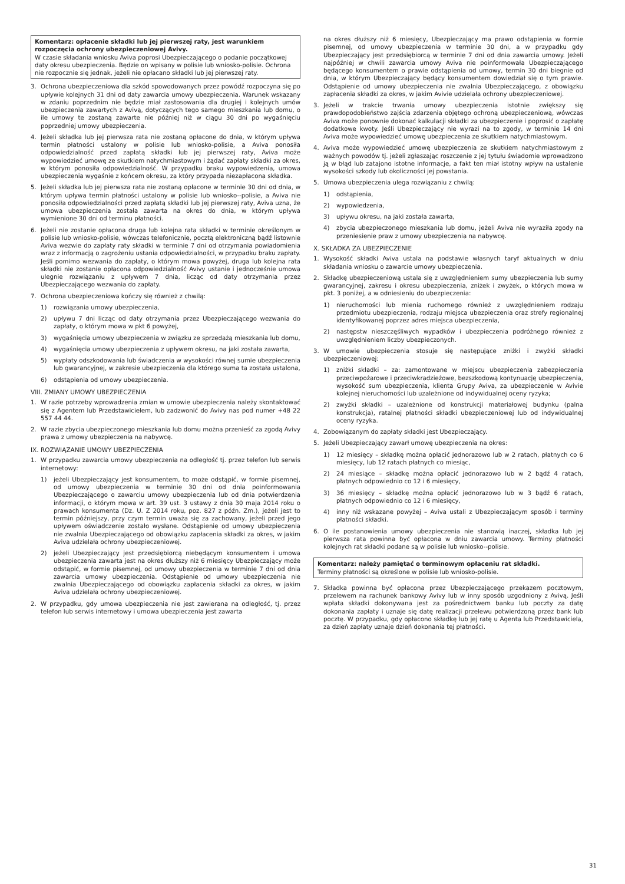Komentarz: opłacenie składki lub jej pierwszej raty, jest warunkiem rozpoczęcia ochrony ubezpieczeniowej Avivy.
W czasie składania wniosku Aviva poprosi Ubezpieczającego o podanie początkowej daty okresu ubezpieczenia. Będzie on wpisany w polisie lub wniosko-polisie. Ochrona nie rozpocznie się jednak, jeżeli nie opłacano składki lub jej pierwszej raty.
3. Ochrona ubezpieczeniowa dla szkód spowodowanych przez powódź rozpoczyna się po upływie kolejnych 31 dni od daty zawarcia umowy ubezpieczenia. Warunek wskazany w zdaniu poprzednim nie będzie miał zastosowania dla drugiej i kolejnych umów ubezpieczenia zawartych z Avivą, dotyczących tego samego mieszkania lub domu, o ile umowy te zostaną zawarte nie później niż w ciągu 30 dni po wygaśnięciu poprzedniej umowy ubezpieczenia.
4. Jeżeli składka lub jej pierwsza rata nie zostaną opłacone do dnia, w którym upływa termin płatności ustalony w polisie lub wniosko-polisie, a Aviva ponosiła odpowiedzialność przed zapłatą składki lub jej pierwszej raty, Aviva może wypowiedzieć umowę ze skutkiem natychmiastowym i żądać zapłaty składki za okres, w którym ponosiła odpowiedzialność. W przypadku braku wypowiedzenia, umowa ubezpieczenia wygaśnie z końcem okresu, za który przypada niezapłacona składka.
5. Jeżeli składka lub jej pierwsza rata nie zostaną opłacone w terminie 30 dni od dnia, w którym upływa termin płatności ustalony w polisie lub wniosko--polisie, a Aviva nie ponosiła odpowiedzialności przed zapłatą składki lub jej pierwszej raty, Aviva uzna, że umowa ubezpieczenia została zawarta na okres do dnia, w którym upływa wymienione 30 dni od terminu płatności.
6. Jeżeli nie zostanie opłacona druga lub kolejna rata składki w terminie określonym w polisie lub wniosko-polisie, wówczas telefonicznie, pocztą elektroniczną bądź listownie Aviva wezwie do zapłaty raty składki w terminie 7 dni od otrzymania powiadomienia wraz z informacją o zagrożeniu ustania odpowiedzialności, w przypadku braku zapłaty. Jeśli pomimo wezwania do zapłaty, o którym mowa powyżej, druga lub kolejna rata składki nie zostanie opłacona odpowiedzialność Avivy ustanie i jednocześnie umowa ulegnie rozwiązaniu z upływem 7 dnia, licząc od daty otrzymania przez Ubezpieczającego wezwania do zapłaty.
7. Ochrona ubezpieczeniowa kończy się również z chwilą:
1) rozwiązania umowy ubezpieczenia,
2) upływu 7 dni licząc od daty otrzymania przez Ubezpieczającego wezwania do zapłaty, o którym mowa w pkt 6 powyżej,
3) wygaśnięcia umowy ubezpieczenia w związku ze sprzedażą mieszkania lub domu,
4) wygaśnięcia umowy ubezpieczenia z upływem okresu, na jaki została zawarta,
5) wypłaty odszkodowania lub świadczenia w wysokości równej sumie ubezpieczenia lub gwarancyjnej, w zakresie ubezpieczenia dla którego suma ta została ustalona,
6) odstąpienia od umowy ubezpieczenia.
VIII. ZMIANY UMOWY UBEZPIECZENIA
1. W razie potrzeby wprowadzenia zmian w umowie ubezpieczenia należy skontaktować się z Agentem lub Przedstawicielem, lub zadzwonić do Avivy nas pod numer +48 22 557 44 44.
2. W razie zbycia ubezpieczonego mieszkania lub domu można przenieść za zgodą Avivy prawa z umowy ubezpieczenia na nabywcę.
IX. ROZWIĄZANIE UMOWY UBEZPIECZENIA
1. W przypadku zawarcia umowy ubezpieczenia na odległość tj. przez telefon lub serwis internetowy:
1) jeżeli Ubezpieczający jest konsumentem, to może odstąpić, w formie pisemnej, od umowy ubezpieczenia w terminie 30 dni od dnia poinformowania Ubezpieczającego o zawarciu umowy ubezpieczenia lub od dnia potwierdzenia informacji, o którym mowa w art. 39 ust. 3 ustawy z dnia 30 maja 2014 roku o prawach konsumenta (Dz. U. Z 2014 roku, poz. 827 z późn. Zm.), jeżeli jest to termin późniejszy, przy czym termin uważa się za zachowany, jeżeli przed jego upływem oświadczenie zostało wysłane. Odstąpienie od umowy ubezpieczenia nie zwalnia Ubezpieczającego od obowiązku zapłacenia składki za okres, w jakim Aviva udzielała ochrony ubezpieczeniowej.
2) jeżeli Ubezpieczający jest przedsiębiorcą niebędącym konsumentem i umowa ubezpieczenia zawarta jest na okres dłuższy niż 6 miesięcy Ubezpieczający może odstąpić, w formie pisemnej, od umowy ubezpieczenia w terminie 7 dni od dnia zawarcia umowy ubezpieczenia. Odstąpienie od umowy ubezpieczenia nie zwalnia Ubezpieczającego od obowiązku zapłacenia składki za okres, w jakim Aviva udzielała ochrony ubezpieczeniowej.
2. W przypadku, gdy umowa ubezpieczenia nie jest zawierana na odległość, tj. przez telefon lub serwis internetowy i umowa ubezpieczenia jest zawarta
na okres dłuższy niż 6 miesięcy, Ubezpieczający ma prawo odstąpienia w formie pisemnej, od umowy ubezpieczenia w terminie 30 dni, a w przypadku gdy Ubezpieczający jest przedsiębiorcą w terminie 7 dni od dnia zawarcia umowy. Jeżeli najpóźniej w chwili zawarcia umowy Aviva nie poinformowała Ubezpieczającego będącego konsumentem o prawie odstąpienia od umowy, termin 30 dni biegnie od dnia, w którym Ubezpieczający będący konsumentem dowiedział się o tym prawie. Odstąpienie od umowy ubezpieczenia nie zwalnia Ubezpieczającego, z obowiązku zapłacenia składki za okres, w jakim Avivie udzielała ochrony ubezpieczeniowej.
3. Jeżeli w trakcie trwania umowy ubezpieczenia istotnie zwiększy się prawdopodobieństwo zajścia zdarzenia objętego ochroną ubezpieczeniową, wówczas Aviva może ponownie dokonać kalkulacji składki za ubezpieczenie i poprosić o zapłatę dodatkowe kwoty. Jeśli Ubezpieczający nie wyrazi na to zgody, w terminie 14 dni Aviva może wypowiedzieć umowę ubezpieczenia ze skutkiem natychmiastowym.
4. Aviva może wypowiedzieć umowę ubezpieczenia ze skutkiem natychmiastowym z ważnych powodów tj. jeżeli zgłaszając roszczenie z jej tytułu świadomie wprowadzono ją w błąd lub zatajono istotne informacje, a fakt ten miał istotny wpływ na ustalenie wysokości szkody lub okoliczności jej powstania.
5. Umowa ubezpieczenia ulega rozwiązaniu z chwilą:
1) odstąpienia,
2) wypowiedzenia,
3) upływu okresu, na jaki została zawarta,
4) zbycia ubezpieczonego mieszkania lub domu, jeżeli Aviva nie wyraziła zgody na przeniesienie praw z umowy ubezpieczenia na nabywcę.
X. SKŁADKA ZA UBEZPIECZENIE
1. Wysokość składki Aviva ustala na podstawie własnych taryf aktualnych w dniu składania wniosku o zawarcie umowy ubezpieczenia.
2. Składkę ubezpieczeniową ustala się z uwzględnieniem sumy ubezpieczenia lub sumy gwarancyjnej, zakresu i okresu ubezpieczenia, zniżek i zwyżek, o których mowa w pkt. 3 poniżej, a w odniesieniu do ubezpieczenia:
1) nieruchomości lub mienia ruchomego również z uwzględnieniem rodzaju przedmiotu ubezpieczenia, rodzaju miejsca ubezpieczenia oraz strefy regionalnej identyfikowanej poprzez adres miejsca ubezpieczenia,
2) następstw nieszczęśliwych wypadków i ubezpieczenia podróżnego również z uwzględnieniem liczby ubezpieczonych.
3. W umowie ubezpieczenia stosuje się następujące zniżki i zwyżki składki ubezpieczeniowej:
1) zniżki składki – za: zamontowane w miejscu ubezpieczenia zabezpieczenia przeciwpożarowe i przeciwkradzieżowe, bezszkodową kontynuację ubezpieczenia, wysokość sum ubezpieczenia, klienta Grupy Aviva, za ubezpieczenie w Avivie kolejnej nieruchomości lub uzależnione od indywidualnej oceny ryzyka;
2) zwyżki składki – uzależnione od konstrukcji materiałowej budynku (palna konstrukcja), ratalnej płatności składki ubezpieczeniowej lub od indywidualnej oceny ryzyka.
4. Zobowiązanym do zapłaty składki jest Ubezpieczający.
5. Jeżeli Ubezpieczający zawarł umowę ubezpieczenia na okres:
1) 12 miesięcy – składkę można opłacić jednorazowo lub w 2 ratach, płatnych co 6 miesięcy, lub 12 ratach płatnych co miesiąc,
2) 24 miesiące – składkę można opłacić jednorazowo lub w 2 bądź 4 ratach, płatnych odpowiednio co 12 i 6 miesięcy,
3) 36 miesięcy – składkę można opłacić jednorazowo lub w 3 bądź 6 ratach, płatnych odpowiednio co 12 i 6 miesięcy,
4) inny niż wskazane powyżej – Aviva ustali z Ubezpieczającym sposób i terminy płatności składki.
6. O ile postanowienia umowy ubezpieczenia nie stanowią inaczej, składka lub jej pierwsza rata powinna być opłacona w dniu zawarcia umowy. Terminy płatności kolejnych rat składki podane są w polisie lub wniosko--polisie.
Komentarz: należy pamiętać o terminowym opłaceniu rat składki.
Terminy płatności są określone w polisie lub wniosko-polisie.
7. Składka powinna być opłacona przez Ubezpieczającego przekazem pocztowym, przelewem na rachunek bankowy Avivy lub w inny sposób uzgodniony z Avivą. Jeśli wpłata składki dokonywana jest za pośrednictwem banku lub poczty za datę dokonania zapłaty i uznaje się datę realizacji przelewu potwierdzoną przez bank lub pocztę. W przypadku, gdy opłacono składkę lub jej ratę u Agenta lub Przedstawiciela, za dzień zapłaty uznaje dzień dokonania tej płatności.
31